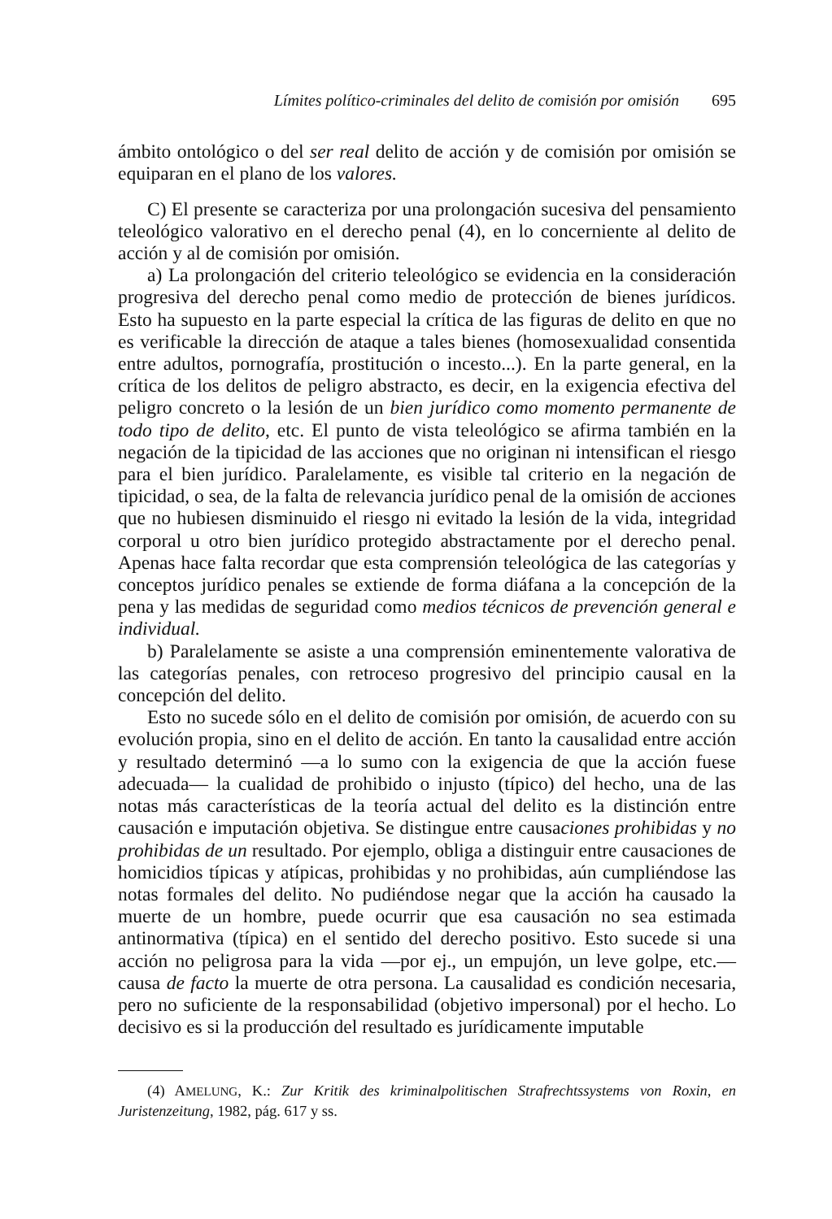Límites político-criminales del delito de comisión por omisión 695
ámbito ontológico o del ser real delito de acción y de comisión por omisión se equiparan en el plano de los valores.
C) El presente se caracteriza por una prolongación sucesiva del pensamiento teleológico valorativo en el derecho penal (4), en lo concerniente al delito de acción y al de comisión por omisión.
a) La prolongación del criterio teleológico se evidencia en la consideración progresiva del derecho penal como medio de protección de bienes jurídicos. Esto ha supuesto en la parte especial la crítica de las figuras de delito en que no es verificable la dirección de ataque a tales bienes (homosexualidad consentida entre adultos, pornografía, prostitución o incesto...). En la parte general, en la crítica de los delitos de peligro abstracto, es decir, en la exigencia efectiva del peligro concreto o la lesión de un bien jurídico como momento permanente de todo tipo de delito, etc. El punto de vista teleológico se afirma también en la negación de la tipicidad de las acciones que no originan ni intensifican el riesgo para el bien jurídico. Paralelamente, es visible tal criterio en la negación de tipicidad, o sea, de la falta de relevancia jurídico penal de la omisión de acciones que no hubiesen disminuido el riesgo ni evitado la lesión de la vida, integridad corporal u otro bien jurídico protegido abstractamente por el derecho penal. Apenas hace falta recordar que esta comprensión teleológica de las categorías y conceptos jurídico penales se extiende de forma diáfana a la concepción de la pena y las medidas de seguridad como medios técnicos de prevención general e individual.
b) Paralelamente se asiste a una comprensión eminentemente valorativa de las categorías penales, con retroceso progresivo del principio causal en la concepción del delito.
Esto no sucede sólo en el delito de comisión por omisión, de acuerdo con su evolución propia, sino en el delito de acción. En tanto la causalidad entre acción y resultado determinó —a lo sumo con la exigencia de que la acción fuese adecuada— la cualidad de prohibido o injusto (típico) del hecho, una de las notas más características de la teoría actual del delito es la distinción entre causación e imputación objetiva. Se distingue entre causaciones prohibidas y no prohibidas de un resultado. Por ejemplo, obliga a distinguir entre causaciones de homicidios típicas y atípicas, prohibidas y no prohibidas, aún cumpliéndose las notas formales del delito. No pudiéndose negar que la acción ha causado la muerte de un hombre, puede ocurrir que esa causación no sea estimada antinormativa (típica) en el sentido del derecho positivo. Esto sucede si una acción no peligrosa para la vida —por ej., un empujón, un leve golpe, etc.— causa de facto la muerte de otra persona. La causalidad es condición necesaria, pero no suficiente de la responsabilidad (objetivo impersonal) por el hecho. Lo decisivo es si la producción del resultado es jurídicamente imputable
(4) AMELUNG, K.: Zur Kritik des kriminalpolitischen Strafrechtssystems von Roxin, en Juristenzeitung, 1982, pág. 617 y ss.